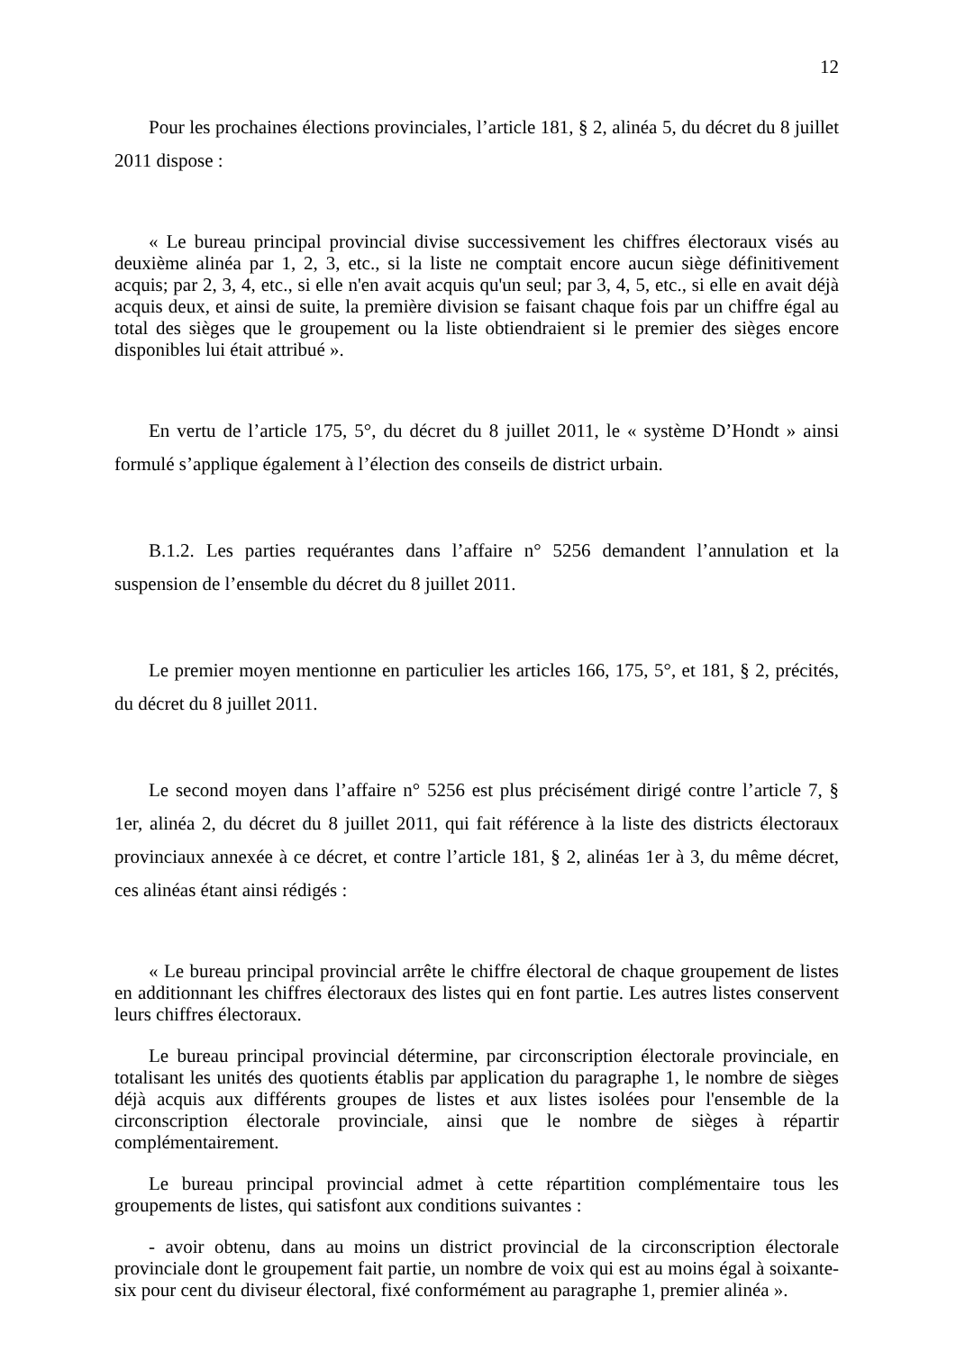12
Pour les prochaines élections provinciales, l’article 181, § 2, alinéa 5, du décret du 8 juillet 2011 dispose :
« Le bureau principal provincial divise successivement les chiffres électoraux visés au deuxième alinéa par 1, 2, 3, etc., si la liste ne comptait encore aucun siège définitivement acquis; par 2, 3, 4, etc., si elle n'en avait acquis qu'un seul; par 3, 4, 5, etc., si elle en avait déjà acquis deux, et ainsi de suite, la première division se faisant chaque fois par un chiffre égal au total des sièges que le groupement ou la liste obtiendraient si le premier des sièges encore disponibles lui était attribué ».
En vertu de l’article 175, 5°, du décret du 8 juillet 2011, le « système D’Hondt » ainsi formulé s’applique également à l’élection des conseils de district urbain.
B.1.2. Les parties requérantes dans l’affaire n° 5256 demandent l’annulation et la suspension de l’ensemble du décret du 8 juillet 2011.
Le premier moyen mentionne en particulier les articles 166, 175, 5°, et 181, § 2, précités, du décret du 8 juillet 2011.
Le second moyen dans l’affaire n° 5256 est plus précisément dirigé contre l’article 7, § 1er, alinéa 2, du décret du 8 juillet 2011, qui fait référence à la liste des districts électoraux provinciaux annexée à ce décret, et contre l’article 181, § 2, alinéas 1er à 3, du même décret, ces alinéas étant ainsi rédigés :
« Le bureau principal provincial arrête le chiffre électoral de chaque groupement de listes en additionnant les chiffres électoraux des listes qui en font partie. Les autres listes conservent leurs chiffres électoraux.
Le bureau principal provincial détermine, par circonscription électorale provinciale, en totalisant les unités des quotients établis par application du paragraphe 1, le nombre de sièges déjà acquis aux différents groupes de listes et aux listes isolées pour l'ensemble de la circonscription électorale provinciale, ainsi que le nombre de sièges à répartir complémentairement.
Le bureau principal provincial admet à cette répartition complémentaire tous les groupements de listes, qui satisfont aux conditions suivantes :
- avoir obtenu, dans au moins un district provincial de la circonscription électorale provinciale dont le groupement fait partie, un nombre de voix qui est au moins égal à soixante-six pour cent du diviseur électoral, fixé conformément au paragraphe 1, premier alinéa ».